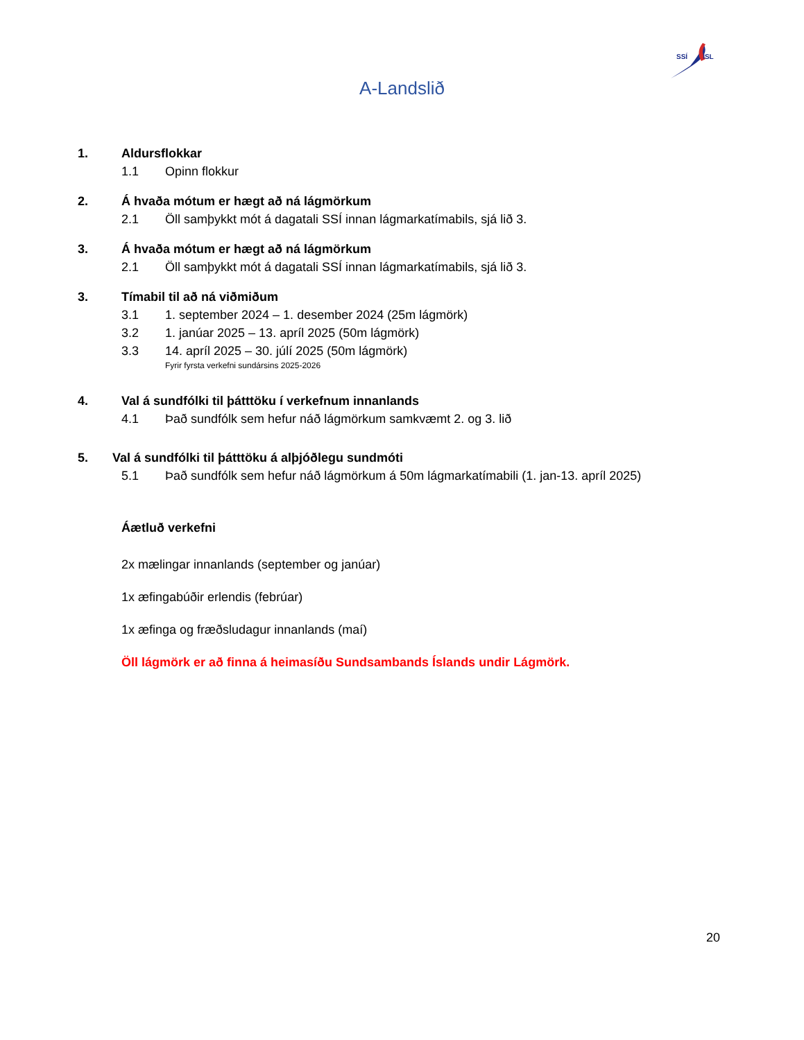SSÍ ISL
A-Landslið
1. Aldursflokkar
1.1 Opinn flokkur
2. Á hvaða mótum er hægt að ná lágmörkum
2.1 Öll samþykkt mót á dagatali SSÍ innan lágmarkatímabils, sjá lið 3.
3. Á hvaða mótum er hægt að ná lágmörkum
2.1 Öll samþykkt mót á dagatali SSÍ innan lágmarkatímabils, sjá lið 3.
3. Tímabil til að ná viðmiðum
3.1 1. september 2024 – 1. desember 2024 (25m lágmörk)
3.2 1. janúar 2025 – 13. apríl 2025 (50m lágmörk)
3.3 14. apríl 2025 – 30. júlí 2025 (50m lágmörk)
Fyrir fyrsta verkefni sundársins 2025-2026
4. Val á sundfólki til þátttöku í verkefnum innanlands
4.1 Það sundfólk sem hefur náð lágmörkum samkvæmt 2. og 3. lið
5. Val á sundfólki til þátttöku á alþjóðlegu sundmóti
5.1 Það sundfólk sem hefur náð lágmörkum á 50m lágmarkatímabili (1. jan-13. apríl 2025)
Áætluð verkefni
2x mælingar innanlands (september og janúar)
1x æfingabúðir erlendis (febrúar)
1x æfinga og fræðsludagur innanlands (maí)
Öll lágmörk er að finna á heimasíðu Sundsambands Íslands undir Lágmörk.
20